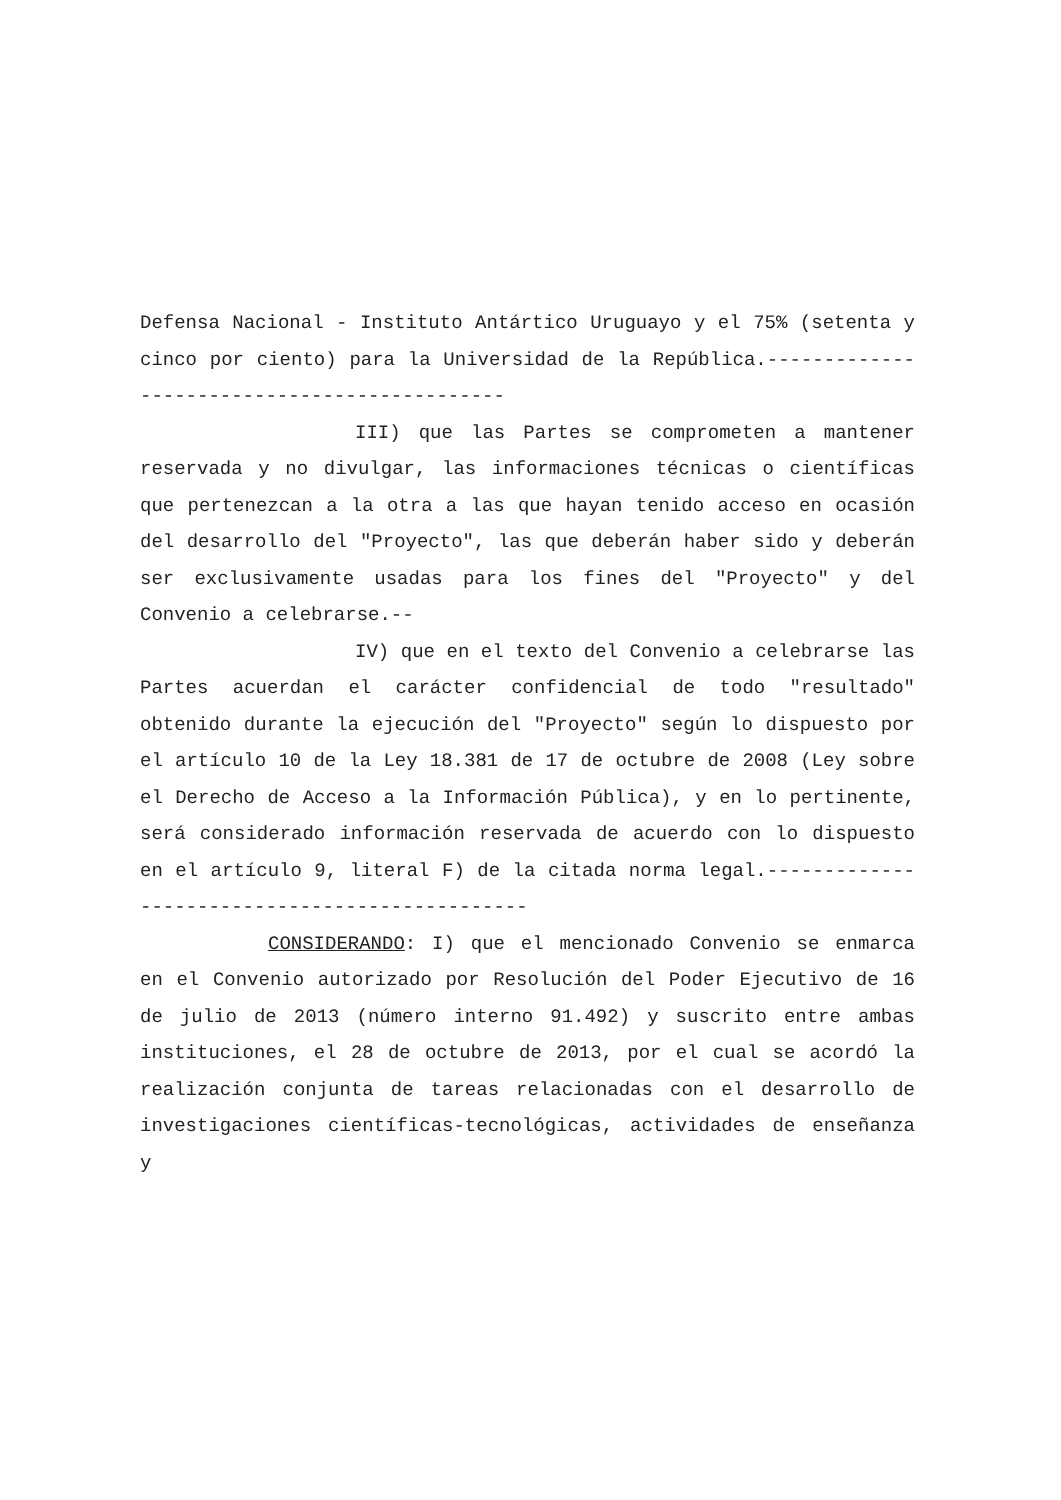Defensa Nacional - Instituto Antártico Uruguayo y el 75% (setenta y cinco por ciento) para la Universidad de la República.---------------------------------------------
III) que las Partes se comprometen a mantener reservada y no divulgar, las informaciones técnicas o científicas que pertenezcan a la otra a las que hayan tenido acceso en ocasión del desarrollo del "Proyecto", las que deberán haber sido y deberán ser exclusivamente usadas para los fines del "Proyecto" y del Convenio a celebrarse.--
IV) que en el texto del Convenio a celebrarse las Partes acuerdan el carácter confidencial de todo "resultado" obtenido durante la ejecución del "Proyecto" según lo dispuesto por el artículo 10 de la Ley 18.381 de 17 de octubre de 2008 (Ley sobre el Derecho de Acceso a la Información Pública), y en lo pertinente, será considerado información reservada de acuerdo con lo dispuesto en el artículo 9, literal F) de la citada norma legal.-----------------------------------------------
CONSIDERANDO: I) que el mencionado Convenio se enmarca en el Convenio autorizado por Resolución del Poder Ejecutivo de 16 de julio de 2013 (número interno 91.492) y suscrito entre ambas instituciones, el 28 de octubre de 2013, por el cual se acordó la realización conjunta de tareas relacionadas con el desarrollo de investigaciones científicas-tecnológicas, actividades de enseñanza y